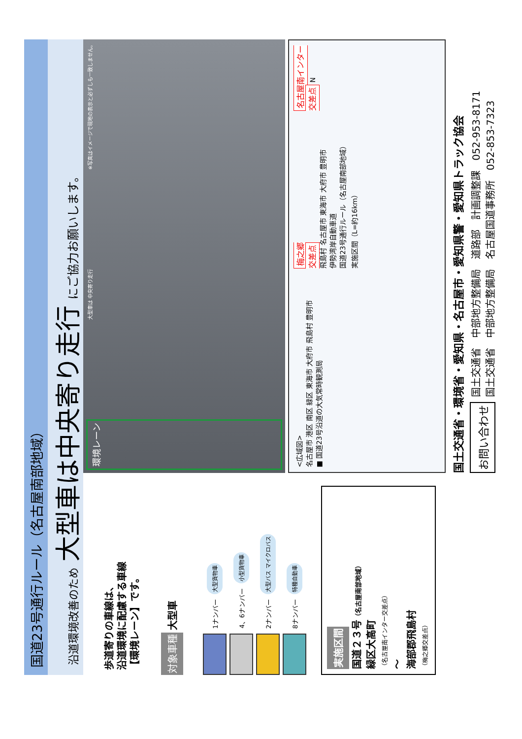国道23号通行ルール（名古屋南部地域）
沿道環境改善のため 大型車は中央寄り走行 にご協力お願いします。
歩道寄りの車線は、
沿道環境に配慮する車線
【環境レーン】です。
対象車種 大型車
1ナンバー 大型貨物車
4、6ナンバー 小型貨物車
2ナンバー 大型バス マイクロバス
8ナンバー 特種自動車
実施区間
国道２３号（名古屋南部地域）
緑区大高町
（名古屋南インター交差点）
～
海部郡飛島村
（梅之郷交差点）
環境レーン 大型車は 中央寄り走行 ※写真はイメージで現地の表示と必ずしも一致しません。
<広域図>
名古屋市 港区 南区 緑区 東海市 大府市 飛島村 豊明市
■ 国道23号沿道の大気常時観測局
梅之郷
交差点
飛島村 名古屋市 東海市 大府市 豊明市
伊勢湾岸自動車道
国道23号通行ルール（名古屋南部地域）
実施区間（L=約16km）
名古屋南インター
交差点 N
国土交通省・環境省・愛知県・名古屋市・愛知県警・愛知県トラック協会
お問い合わせ 国土交通省　中部地方整備局　道路部　計画調整課　052-953-8171
国土交通省　中部地方整備局　名古屋国道事務所　052-853-7323